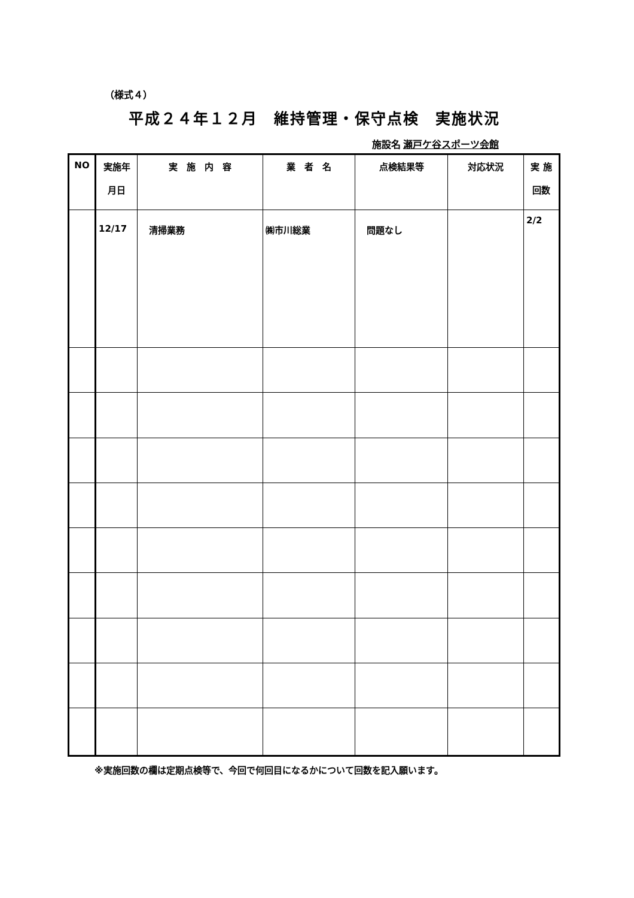（様式４）
平成２４年１２月　維持管理・保守点検　実施状況
施設名 瀬戸ケ谷スポーツ会館
| NO | 実施年 月日 | 実 施 内 容 | 業 者 名 | 点検結果等 | 対応状況 | 実 施 回数 |
| --- | --- | --- | --- | --- | --- | --- |
| | 12/17 | 清掃業務 | ㈱市川総業 | 問題なし | | 2/2 |
※実施回数の欄は定期点検等で、今回で何回目になるかについて回数を記入願います。